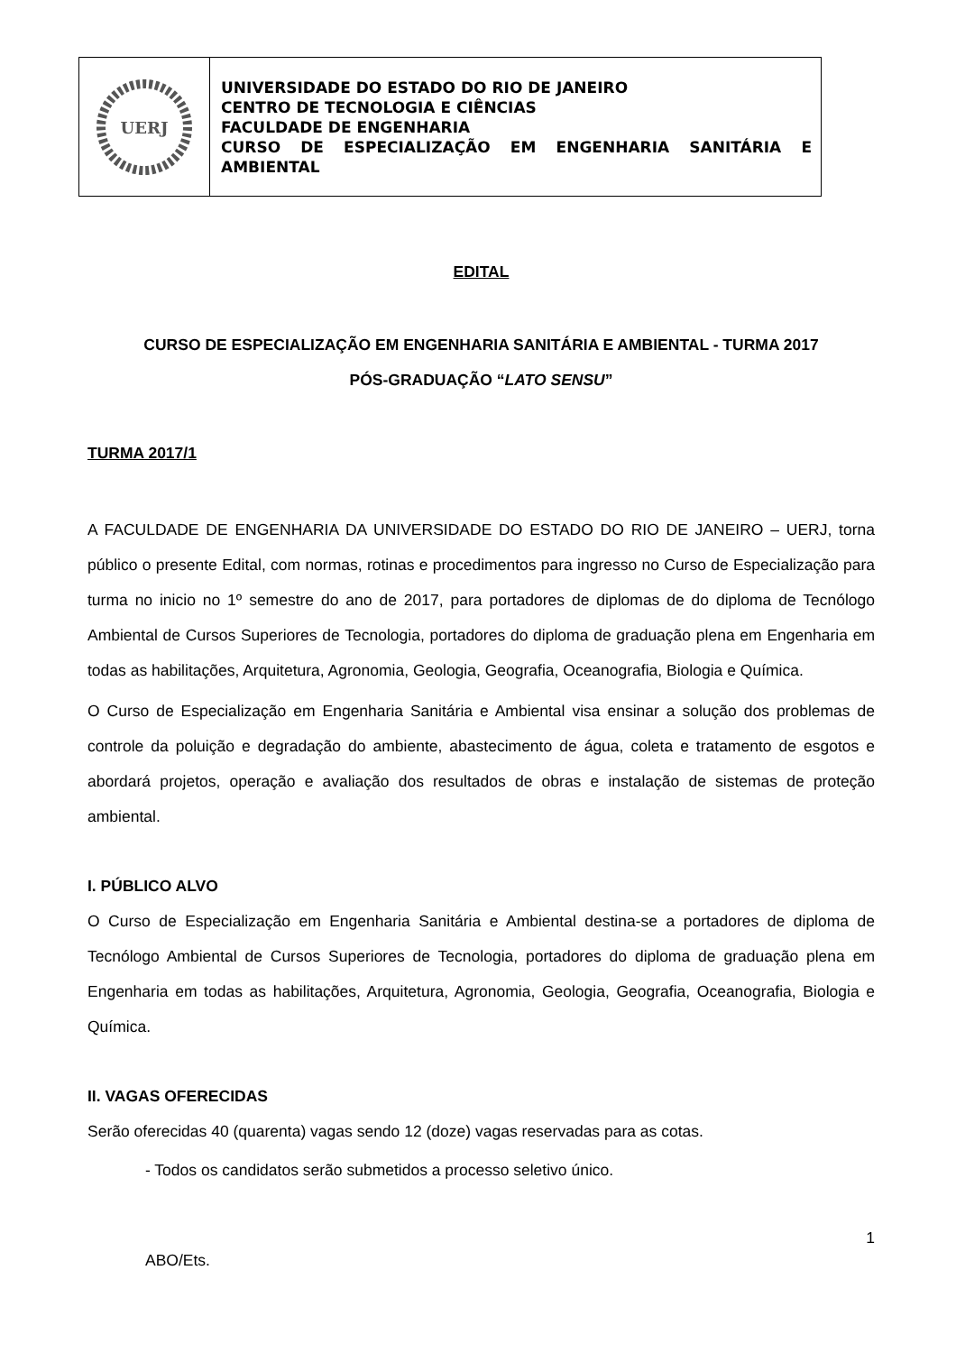UERJ
UNIVERSIDADE DO ESTADO DO RIO DE JANEIRO
CENTRO DE TECNOLOGIA E CIÊNCIAS
FACULDADE DE ENGENHARIA
CURSO DE ESPECIALIZAÇÃO EM ENGENHARIA SANITÁRIA E AMBIENTAL
EDITAL
CURSO DE ESPECIALIZAÇÃO EM ENGENHARIA SANITÁRIA E AMBIENTAL - TURMA 2017
PÓS-GRADUAÇÃO “LATO SENSU”
TURMA 2017/1
A FACULDADE DE ENGENHARIA DA UNIVERSIDADE DO ESTADO DO RIO DE JANEIRO – UERJ, torna público o presente Edital, com normas, rotinas e procedimentos para ingresso no Curso de Especialização para turma no inicio no 1º semestre do ano de 2017, para portadores de diplomas de do diploma de Tecnólogo Ambiental de Cursos Superiores de Tecnologia, portadores do diploma de graduação plena em Engenharia em todas as habilitações, Arquitetura, Agronomia, Geologia, Geografia, Oceanografia, Biologia e Química.
O Curso de Especialização em Engenharia Sanitária e Ambiental visa ensinar a solução dos problemas de controle da poluição e degradação do ambiente, abastecimento de água, coleta e tratamento de esgotos e abordará projetos, operação e avaliação dos resultados de obras e instalação de sistemas de proteção ambiental.
I. PÚBLICO ALVO
O Curso de Especialização em Engenharia Sanitária e Ambiental destina-se a portadores de diploma de Tecnólogo Ambiental de Cursos Superiores de Tecnologia, portadores do diploma de graduação plena em Engenharia em todas as habilitações, Arquitetura, Agronomia, Geologia, Geografia, Oceanografia, Biologia e Química.
II. VAGAS OFERECIDAS
Serão oferecidas 40 (quarenta) vagas sendo 12 (doze) vagas reservadas para as cotas.
- Todos os candidatos serão submetidos a processo seletivo único.
1
ABO/Ets.